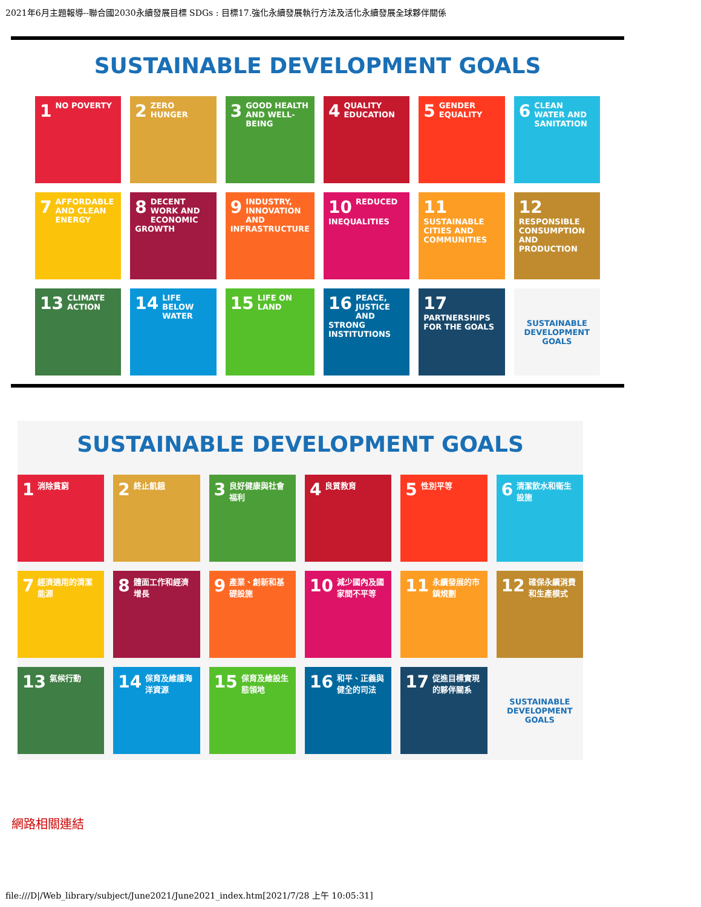2021年6月主題報導--聯合國2030永續發展目標 SDGs : 目標17.強化永續發展執行方法及活化永續發展全球夥伴關係
SUSTAINABLE DEVELOPMENT GOALS
1 NO POVERTY
2 ZERO HUNGER
3 GOOD HEALTH AND WELL-BEING
4 QUALITY EDUCATION
5 GENDER EQUALITY
6 CLEAN WATER AND SANITATION
7 AFFORDABLE AND CLEAN ENERGY
8 DECENT WORK AND ECONOMIC GROWTH
9 INDUSTRY, INNOVATION AND INFRASTRUCTURE
10 REDUCED INEQUALITIES
11 SUSTAINABLE CITIES AND COMMUNITIES
12 RESPONSIBLE CONSUMPTION AND PRODUCTION
13 CLIMATE ACTION
14 LIFE BELOW WATER
15 LIFE ON LAND
16 PEACE, JUSTICE AND STRONG INSTITUTIONS
17 PARTNERSHIPS FOR THE GOALS
SUSTAINABLE DEVELOPMENT GOALS
SUSTAINABLE DEVELOPMENT GOALS
1 消除貧窮
2 終止飢餓
3 良好健康與社會福利
4 良質教育
5 性別平等
6 清潔飲水和衛生設施
7 經濟適用的清潔能源
8 體面工作和經濟增長
9 產業、創新和基礎設施
10 減少國內及國家間不平等
11 永續發展的市鎮規劃
12 確保永續消費和生產模式
13 氣候行動
14 保育及維護海洋資源
15 保育及維設生態領地
16 和平、正義與健全的司法
17 促進目標實現的夥伴關系
SUSTAINABLE DEVELOPMENT GOALS
網路相關連結
file:///D|/Web_library/subject/June2021/June2021_index.htm[2021/7/28 上午 10:05:31]